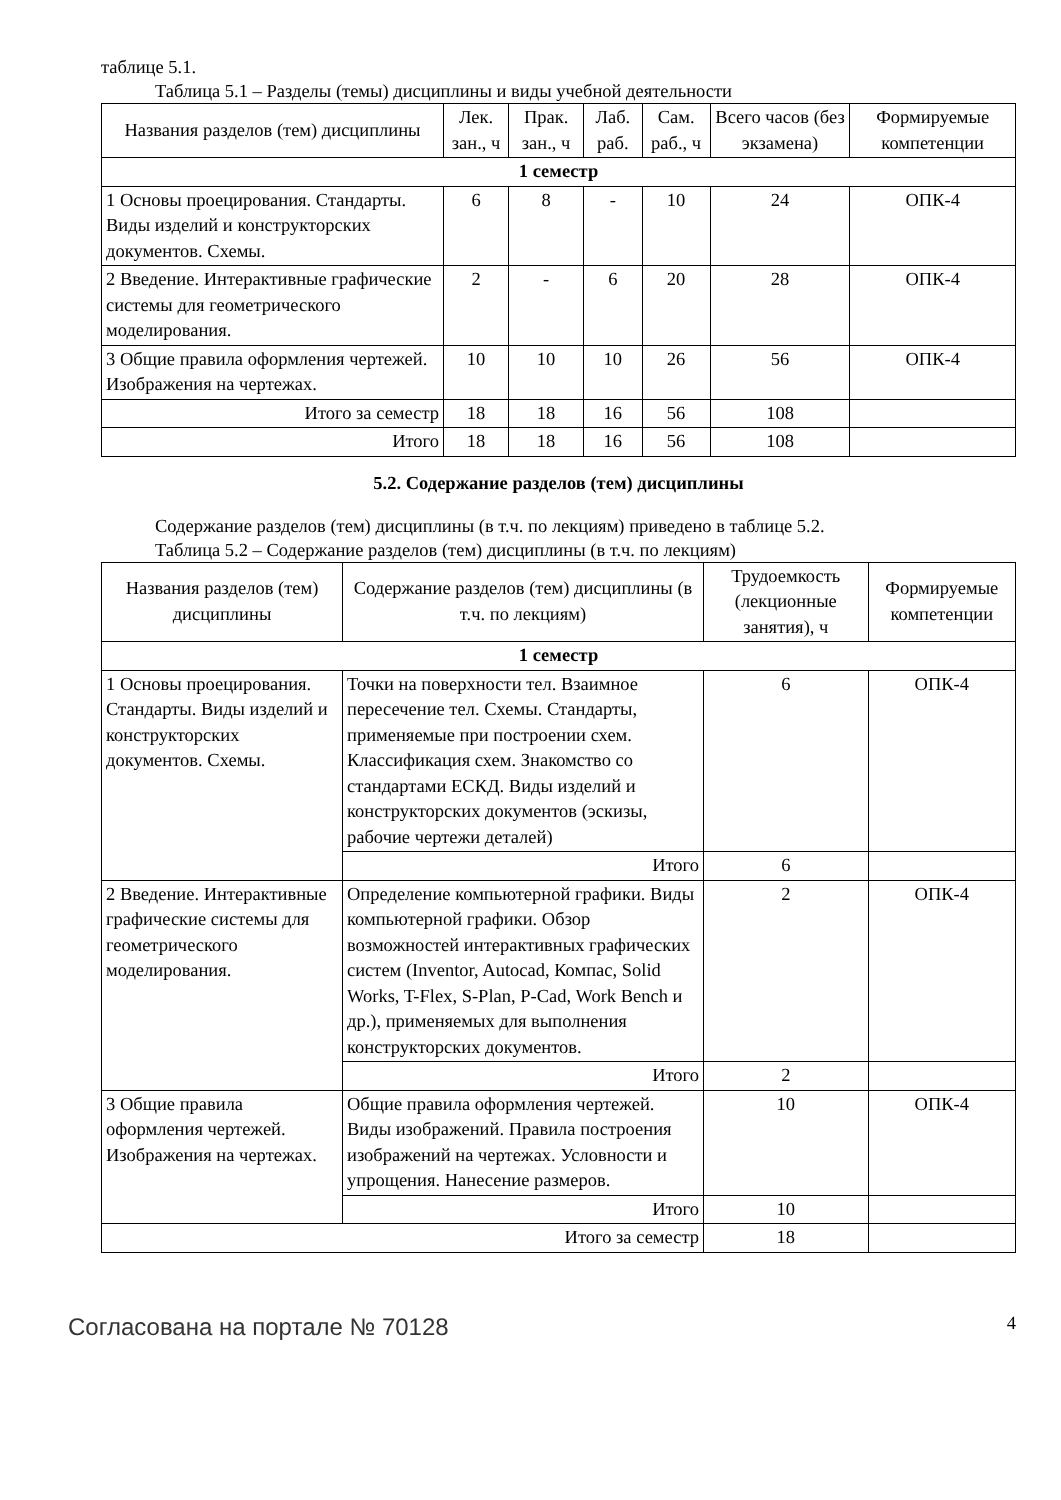таблице 5.1.
Таблица 5.1 – Разделы (темы) дисциплины и виды учебной деятельности
| Названия разделов (тем) дисциплины | Лек. зан., ч | Прак. зан., ч | Лаб. раб. | Сам. раб., ч | Всего часов (без экзамена) | Формируемые компетенции |
| --- | --- | --- | --- | --- | --- | --- |
| 1 семестр | | | | | | |
| 1 Основы проецирования. Стандарты. Виды изделий и конструкторских документов. Схемы. | 6 | 8 | - | 10 | 24 | ОПК-4 |
| 2 Введение. Интерактивные графические системы для геометрического моделирования. | 2 | - | 6 | 20 | 28 | ОПК-4 |
| 3 Общие правила оформления чертежей. Изображения на чертежах. | 10 | 10 | 10 | 26 | 56 | ОПК-4 |
| Итого за семестр | 18 | 18 | 16 | 56 | 108 | |
| Итого | 18 | 18 | 16 | 56 | 108 | |
5.2. Содержание разделов (тем) дисциплины
Содержание разделов (тем) дисциплины (в т.ч. по лекциям) приведено в таблице 5.2.
Таблица 5.2 – Содержание разделов (тем) дисциплины (в т.ч. по лекциям)
| Названия разделов (тем) дисциплины | Содержание разделов (тем) дисциплины (в т.ч. по лекциям) | Трудоемкость (лекционные занятия), ч | Формируемые компетенции |
| --- | --- | --- | --- |
| 1 семестр | | | |
| 1 Основы проецирования. Стандарты. Виды изделий и конструкторских документов. Схемы. | Точки на поверхности тел. Взаимное пересечение тел. Схемы. Стандарты, применяемые при построении схем. Классификация схем. Знакомство со стандартами ЕСКД. Виды изделий и конструкторских документов (эскизы, рабочие чертежи деталей) | 6 | ОПК-4 |
| | Итого | 6 | |
| 2 Введение. Интерактивные графические системы для геометрического моделирования. | Определение компьютерной графики. Виды компьютерной графики. Обзор возможностей интерактивных графических систем (Inventor, Autocad, Компас, Solid Works, T-Flex, S-Plan, P-Cad, Work Bench и др.), применяемых для выполнения конструкторских документов. | 2 | ОПК-4 |
| | Итого | 2 | |
| 3 Общие правила оформления чертежей. Изображения на чертежах. | Общие правила оформления чертежей. Виды изображений. Правила построения изображений на чертежах. Условности и упрощения. Нанесение размеров. | 10 | ОПК-4 |
| | Итого | 10 | |
| Итого за семестр | | 18 | |
Согласована на портале № 70128 4